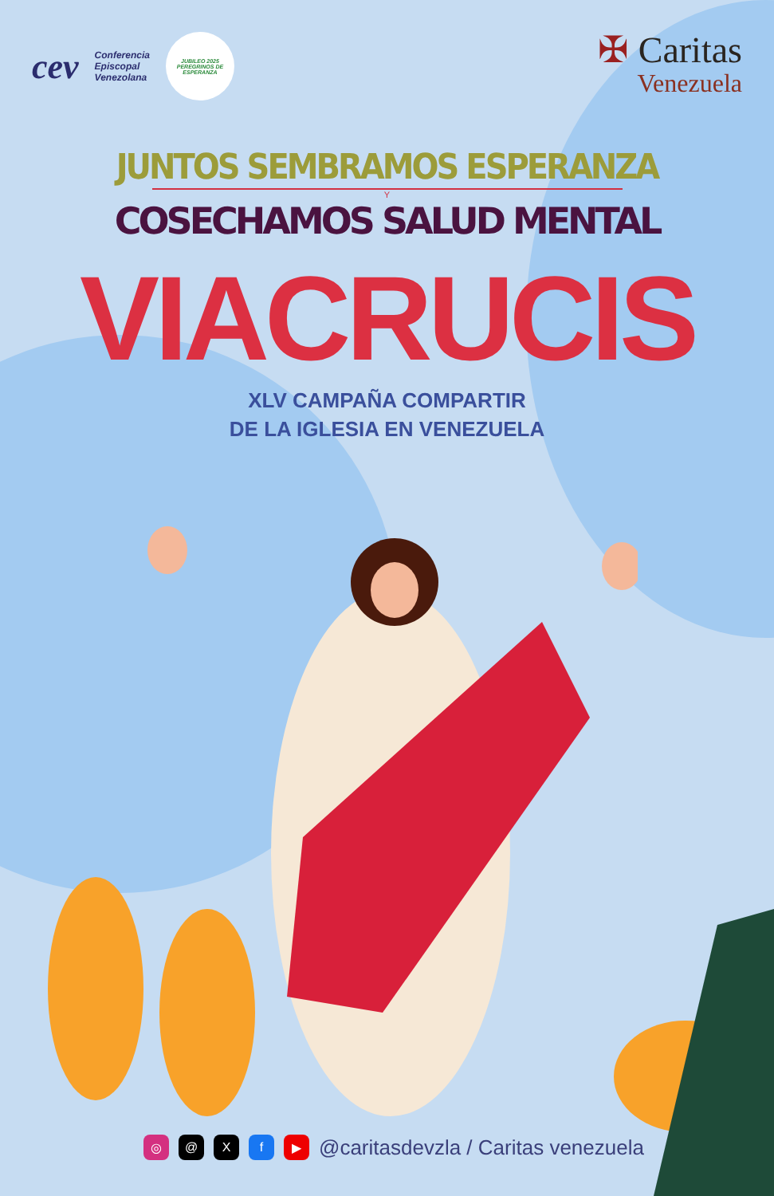cev Conferencia
Episcopal
Venezolana
JUBILEO 2025
PEREGRINOS DE ESPERANZA
✠ Caritas
Venezuela
JUNTOS SEMBRAMOS ESPERANZA
Y
COSECHAMOS SALUD MENTAL
VIACRUCIS
XLV CAMPAÑA COMPARTIR
DE LA IGLESIA EN VENEZUELA
◎ @ X f ▶
@caritasdevzla / Caritas venezuela